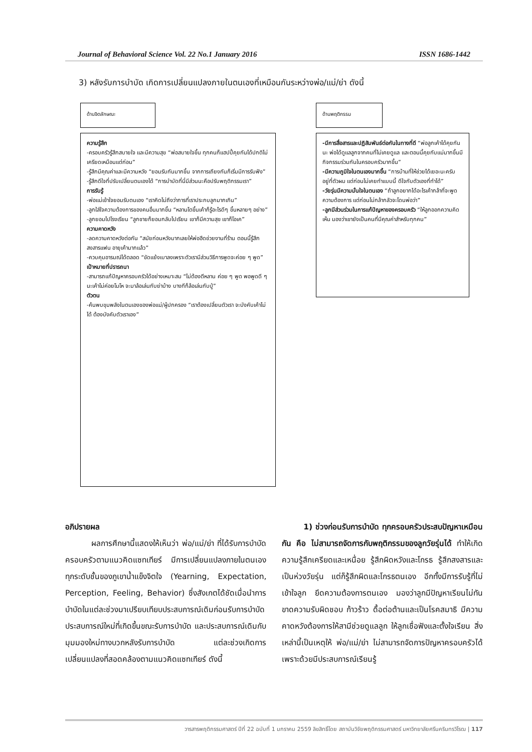Journal of Behavioral Science Vol. 22 No.1 January 2016 ISSN 1686-1442
3) หลังรับการบำบัด เกิดการเปลี่ยนแปลงภายในตนเองที่เหมือนกันระหว่างพ่อ/แม่/ย่า ดังนี้
ด้านจิตลักษณะ ด้านพฤติกรรม
ความรู้สึก
-ครอบครัวรู้สึกสบายใจ และมีความสุข “พ่อสบายใจขึ้น ทุกคนก็แฮปปี้คุยกันได้ปกติไม่เครียดเหมือนแต่ก่อน”
-รู้สึกมีคุณค่าและมีความหวัง “ยอมรับกันมากขึ้น จากการเถียงกันก็เริ่มมีการรับฟัง”
-รู้สึกดีใจที่ปรับเปลี่ยนตนเองได้ “การบำบัดที่นี่มีส่วนนะคือปรับพฤติกรรมเรา”
การรับรู้
-พ่อแม่เข้าใจยอมรับตนเอง “เราคิดไม่ถึงว่าการที่เราประกบลูกมากเกิน”
-ลูกใส่ใจความต้องการของคนอื่นมากขึ้น “หลานโตขึ้นเค้าก็รู้อะไรดีๆ ขึ้นหลายๆ อย่าง”
-ลูกยอมไปโรงเรียน “ลูกชายก็ยอมกลับไปเรียน เขาก็มีความสุข เขาก็โอเค”
ความคาดหวัง
-ลดความคาดหวังต่อกัน “สมัยก่อนหวังมากเลยให้พ่อฮีดช่วยงานที่ร้าน ตอนนี้รู้สึกสงสารแฟน อายุเค้ามากแล้ว”
-ควบคุมอารมณ์ได้ตลอด “ขัดแย้งเบาลงเพราะตัวเรามีส่วนวิธีการพูดจะค่อย ๆ พูด”
เป้าหมายที่ปรารถนา
-สามารถแก้ปัญหาครอบครัวได้อย่างเหมาะสม “ไม่ต้องตีหลาน ค่อย ๆ พูด พอพูดดี ๆ นะเค้าไม่ค่อยโมโห จะมาล้อเล่นกับย่าบ้าง บางทีก็ล้อเล่นกับปู่”
ตัวตน
-ค้นพบขุมพลังในตนเองของพ่อแม่/ผู้ปกครอง “เราต้องเปลี่ยนตัวเรา จะบังคับเค้าไม่ได้ ต้องบังคับตัวเราเอง”
-มีการสื่อสารและปฏิสัมพันธ์ต่อกันในทางที่ดี “พ่อลูกเค้าได้คุยกันนะ พ่อได้ดูแลลูกจากคนที่ไม่เคยดูแล และตอนนี้คุยกับแม่มากขึ้นมีกิจกรรมร่วมกันในครอบครัวมากขึ้น”
-มีความภูมิใจในตนเองมากขึ้น “การบ้านที่ให้ช่วยได้เยอะนะครับ อยู่ที่ตัวผม แต่ก่อนไม่เคยทำแบบนี้ ดีใจกับตัวเองที่ทำได้”
-วัยรุ่นมีความมั่นใจในตนเอง “ถ้าลูกอยากได้อะไรเค้ากล้าที่จะพูดความต้องการ แต่ก่อนไม่กล้ากลัวจะโดนพ่อว่า”
-ลูกมีส่วนร่วมในการแก้ปัญหาของครอบครัว “ให้ลูกออกความคิดเห็น มองว่าเขายังเป็นคนที่มีคุณค่าสำหรับทุกคน”
อภิปรายผล
ผลการศึกษานี้แสดงให้เห็นว่า พ่อ/แม่/ย่า ที่ได้รับการบำบัดครอบครัวตามแนวคิดแซทเทียร์ มีการเปลี่ยนแปลงภายในตนเองทุกระดับชั้นของภูเขาน้ำแข็งจิตใจ (Yearning, Expectation, Perception, Feeling, Behavior) ซึ่งสังเกตได้ชัดเมื่อนำการบำบัดในแต่ละช่วงมาเปรียบเทียบประสบการณ์เดิมก่อนรับการบำบัด ประสบการณ์ใหม่ที่เกิดขึ้นขณะรับการบำบัด และประสบการณ์เดิมกับมุมมองใหม่ทางบวกหลังรับการบำบัด แต่ละช่วงเกิดการเปลี่ยนแปลงที่สอดคล้องตามแนวคิดแซทเทียร์ ดังนี้
1) ช่วงก่อนรับการบำบัด ทุกครอบครัวประสบปัญหาเหมือนกัน คือ ไม่สามารถจัดการกับพฤติกรรมของลูกวัยรุ่นได้ ทำให้เกิดความรู้สึกเครียดและเหนื่อย รู้สึกผิดหวังและโกรธ รู้สึกสงสารและเป็นห่วงวัยรุ่น แต่ก็รู้สึกผิดและโกรธตนเอง อีกทั้งมีการรับรู้ที่ไม่เข้าใจลูก ยึดความต้องการตนเอง มองว่าลูกมีปัญหาเรียนไม่ทัน ขาดความรับผิดชอบ ก้าวร้าว ดื้อต่อต้านและเป็นโรคสมาธิ มีความคาดหวังต้องการให้สามีช่วยดูแลลูก ให้ลูกเชื่อฟังและตั้งใจเรียน สิ่งเหล่านี้เป็นเหตุให้ พ่อ/แม่/ย่า ไม่สามารถจัดการปัญหาครอบครัวได้ เพราะด้วยมีประสบการณ์เรียนรู้
วารสารพฤติกรรมศาสตร์ ปีที่ 22 ฉบับที่ 1 มกราคม 2559 ลิขสิทธิ์โดย สถาบันวิจัยพฤติกรรมศาสตร์ มหาวิทยาลัยศรีนครินทรวิโรฒ | 117